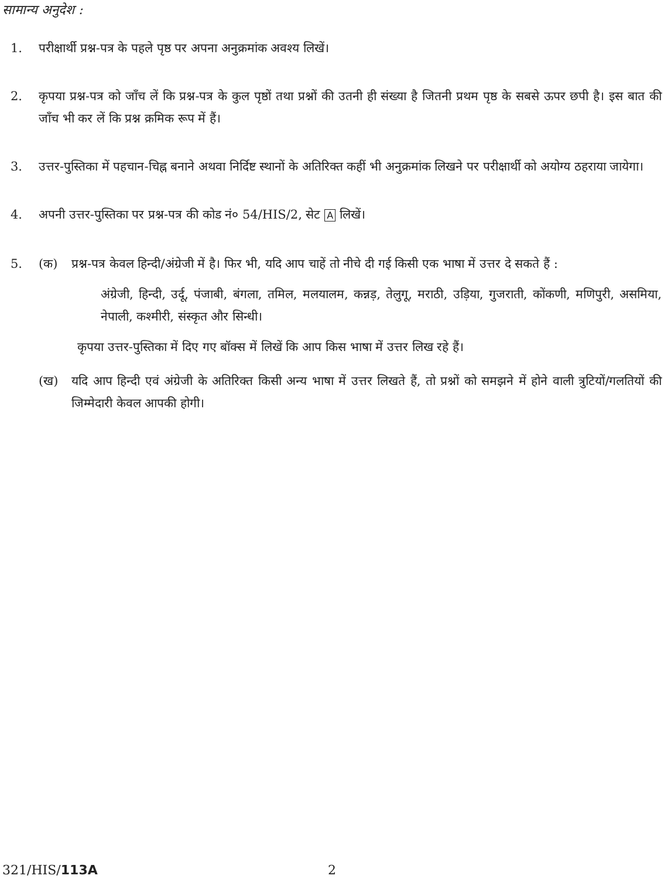सामान्य अनुदेश :
1. परीक्षार्थी प्रश्न-पत्र के पहले पृष्ठ पर अपना अनुक्रमांक अवश्य लिखें।
2. कृपया प्रश्न-पत्र को जाँच लें कि प्रश्न-पत्र के कुल पृष्ठों तथा प्रश्नों की उतनी ही संख्या है जितनी प्रथम पृष्ठ के सबसे ऊपर छपी है। इस बात की जाँच भी कर लें कि प्रश्न क्रमिक रूप में हैं।
3. उत्तर-पुस्तिका में पहचान-चिह्न बनाने अथवा निर्दिष्ट स्थानों के अतिरिक्त कहीं भी अनुक्रमांक लिखने पर परीक्षार्थी को अयोग्य ठहराया जायेगा।
4. अपनी उत्तर-पुस्तिका पर प्रश्न-पत्र की कोड नं० 54/HIS/2, सेट A लिखें।
5. (क) प्रश्न-पत्र केवल हिन्दी/अंग्रेजी में है। फिर भी, यदि आप चाहें तो नीचे दी गई किसी एक भाषा में उत्तर दे सकते हैं :
अंग्रेजी, हिन्दी, उर्दू, पंजाबी, बंगला, तमिल, मलयालम, कन्नड़, तेलुगू, मराठी, उड़िया, गुजराती, कोंकणी, मणिपुरी, असमिया, नेपाली, कश्मीरी, संस्कृत और सिन्धी।
कृपया उत्तर-पुस्तिका में दिए गए बॉक्स में लिखें कि आप किस भाषा में उत्तर लिख रहे हैं।
(ख) यदि आप हिन्दी एवं अंग्रेजी के अतिरिक्त किसी अन्य भाषा में उत्तर लिखते हैं, तो प्रश्नों को समझने में होने वाली त्रुटियों/गलतियों की जिम्मेदारी केवल आपकी होगी।
321/HIS/113A 2